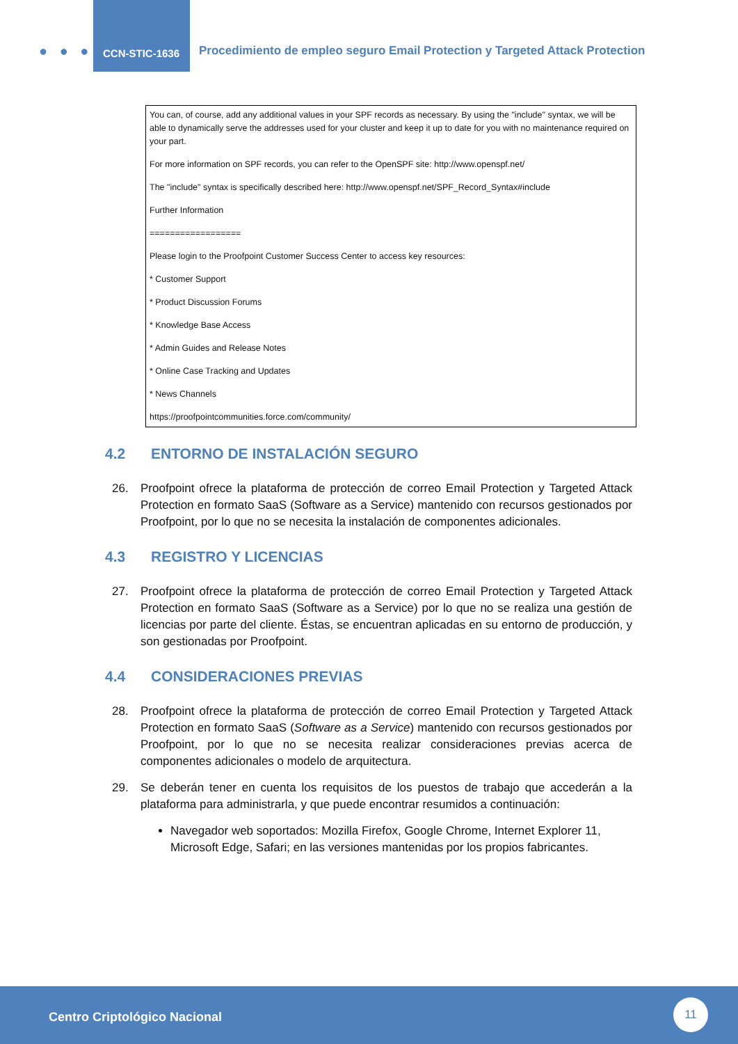● ● ●
CCN-STIC-1636
Procedimiento de empleo seguro Email Protection y Targeted Attack Protection
You can, of course, add any additional values in your SPF records as necessary. By using the "include" syntax, we will be able to dynamically serve the addresses used for your cluster and keep it up to date for you with no maintenance required on your part.
For more information on SPF records, you can refer to the OpenSPF site: http://www.openspf.net/
The "include" syntax is specifically described here: http://www.openspf.net/SPF_Record_Syntax#include
Further Information
==================
Please login to the Proofpoint Customer Success Center to access key resources:
* Customer Support
* Product Discussion Forums
* Knowledge Base Access
* Admin Guides and Release Notes
* Online Case Tracking and Updates
* News Channels
https://proofpointcommunities.force.com/community/
4.2 ENTORNO DE INSTALACIÓN SEGURO
26. Proofpoint ofrece la plataforma de protección de correo Email Protection y Targeted Attack Protection en formato SaaS (Software as a Service) mantenido con recursos gestionados por Proofpoint, por lo que no se necesita la instalación de componentes adicionales.
4.3 REGISTRO Y LICENCIAS
27. Proofpoint ofrece la plataforma de protección de correo Email Protection y Targeted Attack Protection en formato SaaS (Software as a Service) por lo que no se realiza una gestión de licencias por parte del cliente. Éstas, se encuentran aplicadas en su entorno de producción, y son gestionadas por Proofpoint.
4.4 CONSIDERACIONES PREVIAS
28. Proofpoint ofrece la plataforma de protección de correo Email Protection y Targeted Attack Protection en formato SaaS (Software as a Service) mantenido con recursos gestionados por Proofpoint, por lo que no se necesita realizar consideraciones previas acerca de componentes adicionales o modelo de arquitectura.
29. Se deberán tener en cuenta los requisitos de los puestos de trabajo que accederán a la plataforma para administrarla, y que puede encontrar resumidos a continuación:
Navegador web soportados: Mozilla Firefox, Google Chrome, Internet Explorer 11, Microsoft Edge, Safari; en las versiones mantenidas por los propios fabricantes.
Centro Criptológico Nacional
11